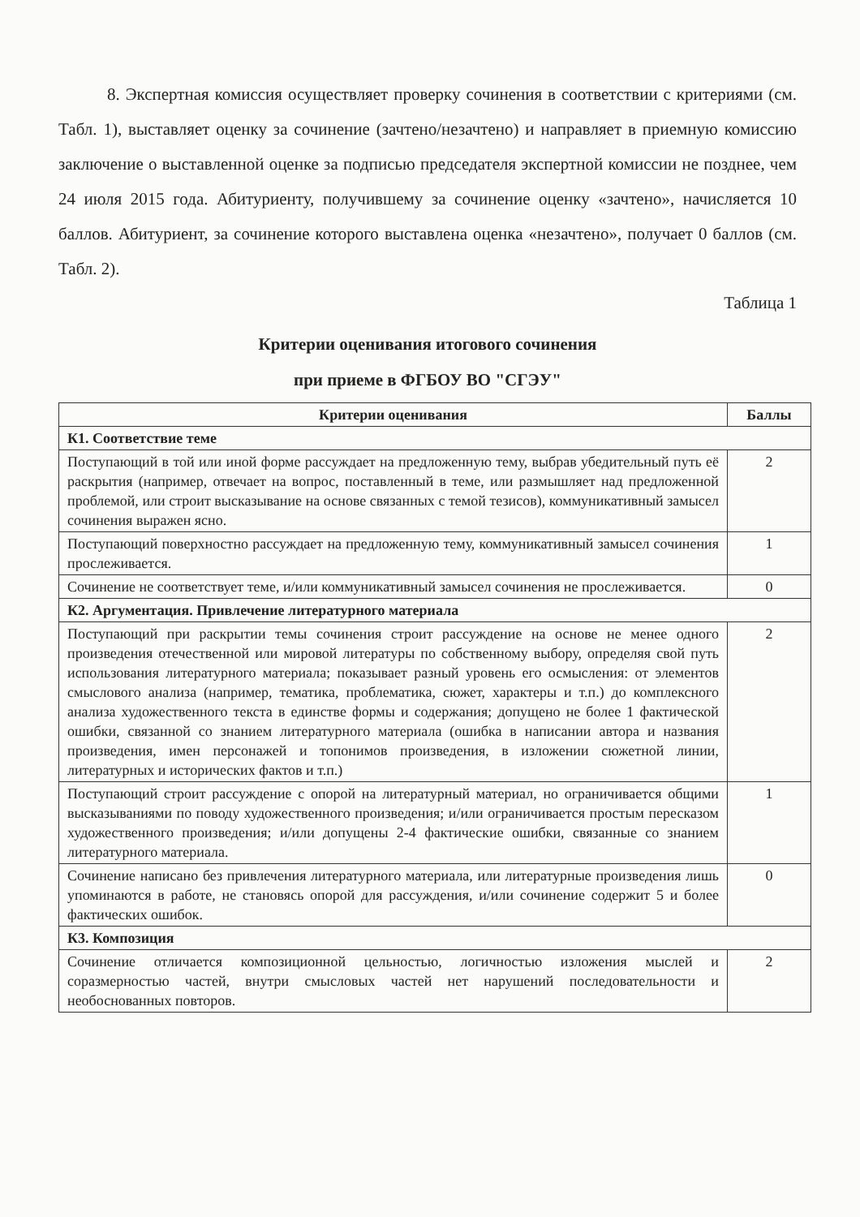8. Экспертная комиссия осуществляет проверку сочинения в соответствии с критериями (см. Табл. 1), выставляет оценку за сочинение (зачтено/незачтено) и направляет в приемную комиссию заключение о выставленной оценке за подписью председателя экспертной комиссии не позднее, чем 24 июля 2015 года. Абитуриенту, получившему за сочинение оценку «зачтено», начисляется 10 баллов. Абитуриент, за сочинение которого выставлена оценка «незачтено», получает 0 баллов (см. Табл. 2).
Таблица 1
Критерии оценивания итогового сочинения
при приеме в ФГБОУ ВО "СГЭУ"
| Критерии оценивания | Баллы |
| --- | --- |
| К1. Соответствие теме | |
| Поступающий в той или иной форме рассуждает на предложенную тему, выбрав убедительный путь её раскрытия (например, отвечает на вопрос, поставленный в теме, или размышляет над предложенной проблемой, или строит высказывание на основе связанных с темой тезисов), коммуникативный замысел сочинения выражен ясно. | 2 |
| Поступающий поверхностно рассуждает на предложенную тему, коммуникативный замысел сочинения прослеживается. | 1 |
| Сочинение не соответствует теме, и/или коммуникативный замысел сочинения не прослеживается. | 0 |
| К2. Аргументация. Привлечение литературного материала | |
| Поступающий при раскрытии темы сочинения строит рассуждение на основе не менее одного произведения отечественной или мировой литературы по собственному выбору, определяя свой путь использования литературного материала; показывает разный уровень его осмысления: от элементов смыслового анализа (например, тематика, проблематика, сюжет, характеры и т.п.) до комплексного анализа художественного текста в единстве формы и содержания; допущено не более 1 фактической ошибки, связанной со знанием литературного материала (ошибка в написании автора и названия произведения, имен персонажей и топонимов произведения, в изложении сюжетной линии, литературных и исторических фактов и т.п.) | 2 |
| Поступающий строит рассуждение с опорой на литературный материал, но ограничивается общими высказываниями по поводу художественного произведения; и/или ограничивается простым пересказом художественного произведения; и/или допущены 2-4 фактические ошибки, связанные со знанием литературного материала. | 1 |
| Сочинение написано без привлечения литературного материала, или литературные произведения лишь упоминаются в работе, не становясь опорой для рассуждения, и/или сочинение содержит 5 и более фактических ошибок. | 0 |
| К3. Композиция | |
| Сочинение отличается композиционной цельностью, логичностью изложения мыслей и соразмерностью частей, внутри смысловых частей нет нарушений последовательности и необоснованных повторов. | 2 |